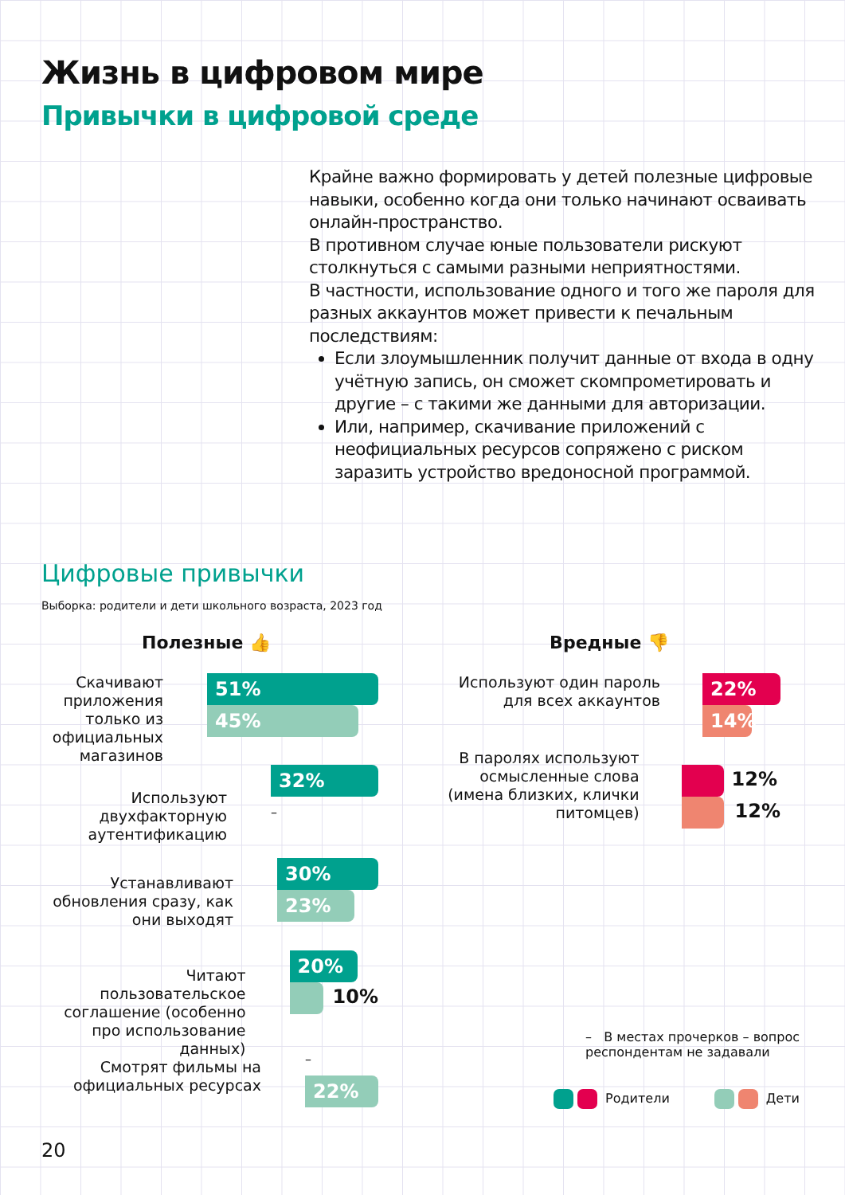Жизнь в цифровом мире
Привычки в цифровой среде
Крайне важно формировать у детей полезные цифровые навыки, особенно когда они только начинают осваивать онлайн-пространство.
В противном случае юные пользователи рискуют столкнуться с самыми разными неприятностями.
В частности, использование одного и того же пароля для разных аккаунтов может привести к печальным последствиям:
Если злоумышленник получит данные от входа в одну учётную запись, он сможет скомпрометировать и другие – с такими же данными для авторизации.
Или, например, скачивание приложений с неофициальных ресурсов сопряжено с риском заразить устройство вредоносной программой.
Цифровые привычки
Выборка: родители и дети школьного возраста, 2023 год
Полезные 👍 Вредные 👎
Скачивают приложения только из официальных магазинов
51%
45%
Используют двухфакторную аутентификацию
32%
–
Устанавливают обновления сразу, как они выходят
30%
23%
Читают пользовательское соглашение (особенно про использование данных)
20%
10%
Смотрят фильмы на официальных ресурсах
–
22%
Используют один пароль для всех аккаунтов
22%
14%
В паролях используют осмысленные слова (имена близких, клички питомцев)
12%
12%
– В местах прочерков – вопрос респондентам не задавали
Родители Дети
20